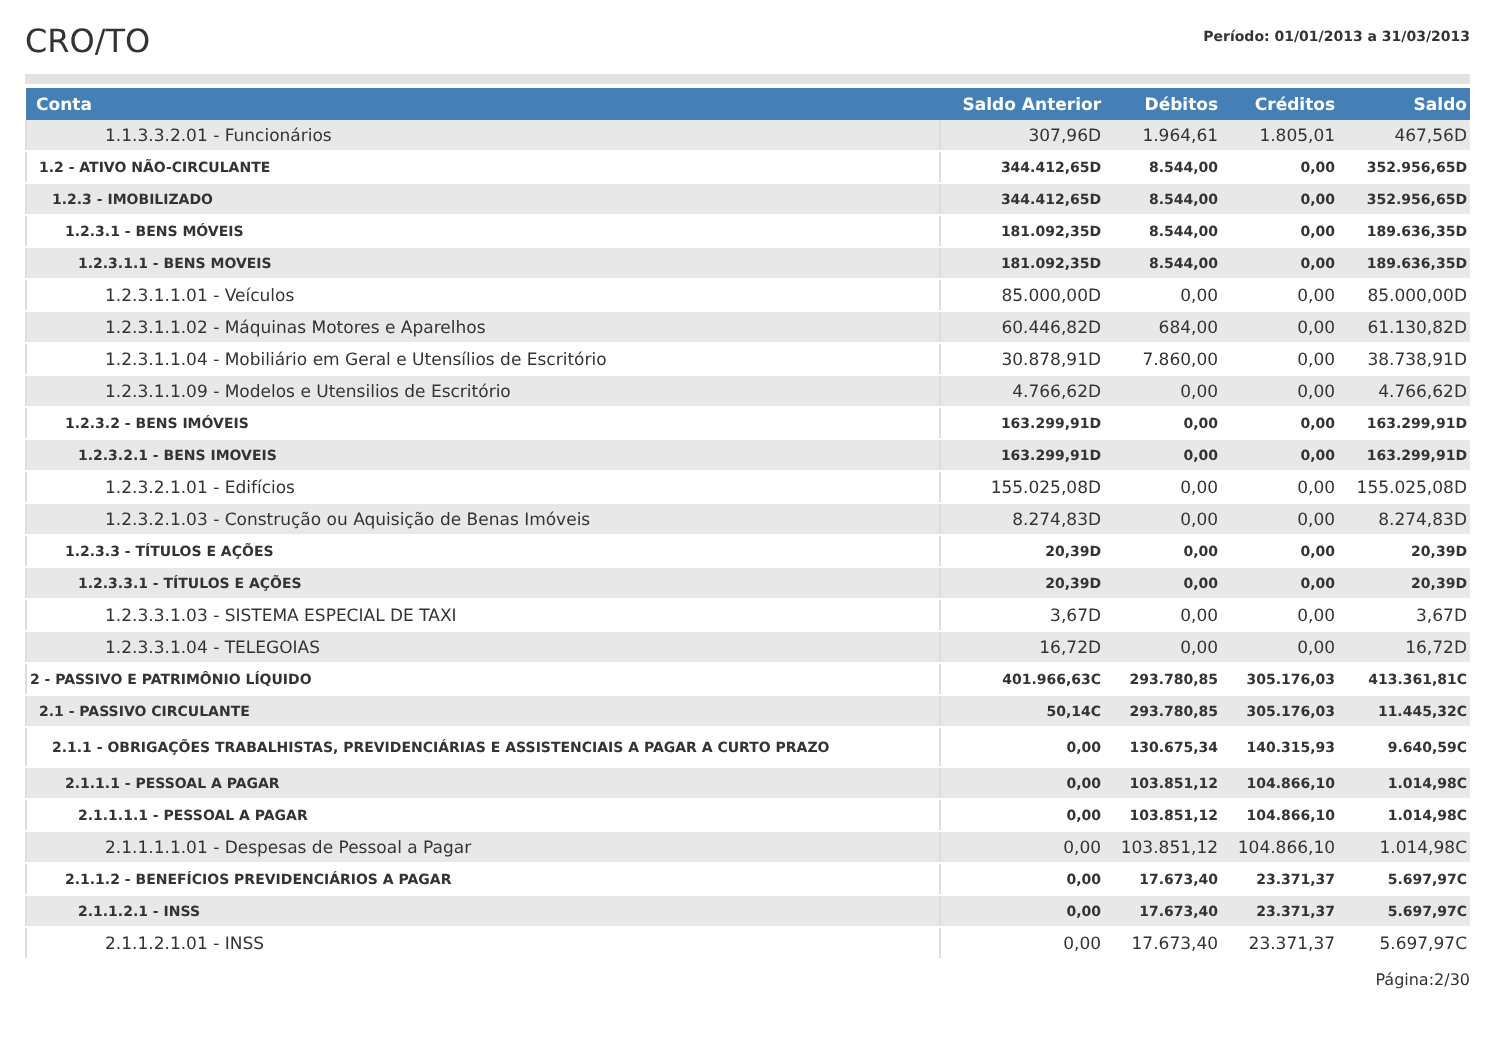CRO/TO
Período: 01/01/2013 a 31/03/2013
| Conta | Saldo Anterior | Débitos | Créditos | Saldo |
| --- | --- | --- | --- | --- |
| 1.1.3.3.2.01 - Funcionários | 307,96D | 1.964,61 | 1.805,01 | 467,56D |
| 1.2 - ATIVO NÃO-CIRCULANTE | 344.412,65D | 8.544,00 | 0,00 | 352.956,65D |
| 1.2.3 - IMOBILIZADO | 344.412,65D | 8.544,00 | 0,00 | 352.956,65D |
| 1.2.3.1 - BENS MÓVEIS | 181.092,35D | 8.544,00 | 0,00 | 189.636,35D |
| 1.2.3.1.1 - BENS MOVEIS | 181.092,35D | 8.544,00 | 0,00 | 189.636,35D |
| 1.2.3.1.1.01 - Veículos | 85.000,00D | 0,00 | 0,00 | 85.000,00D |
| 1.2.3.1.1.02 - Máquinas Motores e Aparelhos | 60.446,82D | 684,00 | 0,00 | 61.130,82D |
| 1.2.3.1.1.04 - Mobiliário em Geral e Utensílios de Escritório | 30.878,91D | 7.860,00 | 0,00 | 38.738,91D |
| 1.2.3.1.1.09 - Modelos e Utensilios de Escritório | 4.766,62D | 0,00 | 0,00 | 4.766,62D |
| 1.2.3.2 - BENS IMÓVEIS | 163.299,91D | 0,00 | 0,00 | 163.299,91D |
| 1.2.3.2.1 - BENS IMOVEIS | 163.299,91D | 0,00 | 0,00 | 163.299,91D |
| 1.2.3.2.1.01 - Edifícios | 155.025,08D | 0,00 | 0,00 | 155.025,08D |
| 1.2.3.2.1.03 - Construção ou Aquisição de Benas Imóveis | 8.274,83D | 0,00 | 0,00 | 8.274,83D |
| 1.2.3.3 - TÍTULOS E AÇÕES | 20,39D | 0,00 | 0,00 | 20,39D |
| 1.2.3.3.1 - TÍTULOS E AÇÕES | 20,39D | 0,00 | 0,00 | 20,39D |
| 1.2.3.3.1.03 - SISTEMA ESPECIAL DE TAXI | 3,67D | 0,00 | 0,00 | 3,67D |
| 1.2.3.3.1.04 - TELEGOIAS | 16,72D | 0,00 | 0,00 | 16,72D |
| 2 - PASSIVO E PATRIMÔNIO LÍQUIDO | 401.966,63C | 293.780,85 | 305.176,03 | 413.361,81C |
| 2.1 - PASSIVO CIRCULANTE | 50,14C | 293.780,85 | 305.176,03 | 11.445,32C |
| 2.1.1 - OBRIGAÇÕES TRABALHISTAS, PREVIDENCIÁRIAS E ASSISTENCIAIS A PAGAR A CURTO PRAZO | 0,00 | 130.675,34 | 140.315,93 | 9.640,59C |
| 2.1.1.1 - PESSOAL A PAGAR | 0,00 | 103.851,12 | 104.866,10 | 1.014,98C |
| 2.1.1.1.1 - PESSOAL A PAGAR | 0,00 | 103.851,12 | 104.866,10 | 1.014,98C |
| 2.1.1.1.1.01 - Despesas de Pessoal a Pagar | 0,00 | 103.851,12 | 104.866,10 | 1.014,98C |
| 2.1.1.2 - BENEFÍCIOS PREVIDENCIÁRIOS A PAGAR | 0,00 | 17.673,40 | 23.371,37 | 5.697,97C |
| 2.1.1.2.1 - INSS | 0,00 | 17.673,40 | 23.371,37 | 5.697,97C |
| 2.1.1.2.1.01 - INSS | 0,00 | 17.673,40 | 23.371,37 | 5.697,97C |
Página:2/30